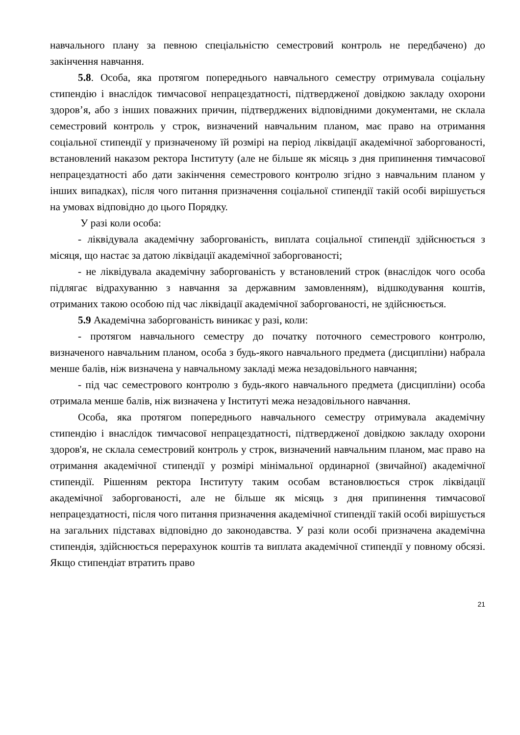навчального плану за певною спеціальністю семестровий контроль не передбачено) до закінчення навчання.
5.8. Особа, яка протягом попереднього навчального семестру отримувала соціальну стипендію і внаслідок тимчасової непрацездатності, підтвердженої довідкою закладу охорони здоров’я, або з інших поважних причин, підтверджених відповідними документами, не склала семестровий контроль у строк, визначений навчальним планом, має право на отримання соціальної стипендії у призначеному їй розмірі на період ліквідації академічної заборгованості, встановлений наказом ректора Інституту (але не більше як місяць з дня припинення тимчасової непрацездатності або дати закінчення семестрового контролю згідно з навчальним планом у інших випадках), після чого питання призначення соціальної стипендії такій особі вирішується на умовах відповідно до цього Порядку.
У разі коли особа:
- ліквідувала академічну заборгованість, виплата соціальної стипендії здійснюється з місяця, що настає за датою ліквідації академічної заборгованості;
- не ліквідувала академічну заборгованість у встановлений строк (внаслідок чого особа підлягає відрахуванню з навчання за державним замовленням), відшкодування коштів, отриманих такою особою під час ліквідації академічної заборгованості, не здійснюється.
5.9 Академічна заборгованість виникає у разі, коли:
- протягом навчального семестру до початку поточного семестрового контролю, визначеного навчальним планом, особа з будь-якого навчального предмета (дисципліни) набрала менше балів, ніж визначена у навчальному закладі межа незадовільного навчання;
- під час семестрового контролю з будь-якого навчального предмета (дисципліни) особа отримала менше балів, ніж визначена у Інституті межа незадовільного навчання.
Особа, яка протягом попереднього навчального семестру отримувала академічну стипендію і внаслідок тимчасової непрацездатності, підтвердженої довідкою закладу охорони здоров'я, не склала семестровий контроль у строк, визначений навчальним планом, має право на отримання академічної стипендії у розмірі мінімальної ординарної (звичайної) академічної стипендії. Рішенням ректора Інституту таким особам встановлюється строк ліквідації академічної заборгованості, але не більше як місяць з дня припинення тимчасової непрацездатності, після чого питання призначення академічної стипендії такій особі вирішується на загальних підставах відповідно до законодавства. У разі коли особі призначена академічна стипендія, здійснюється перерахунок коштів та виплата академічної стипендії у повному обсязі. Якщо стипендіат втратить право
21